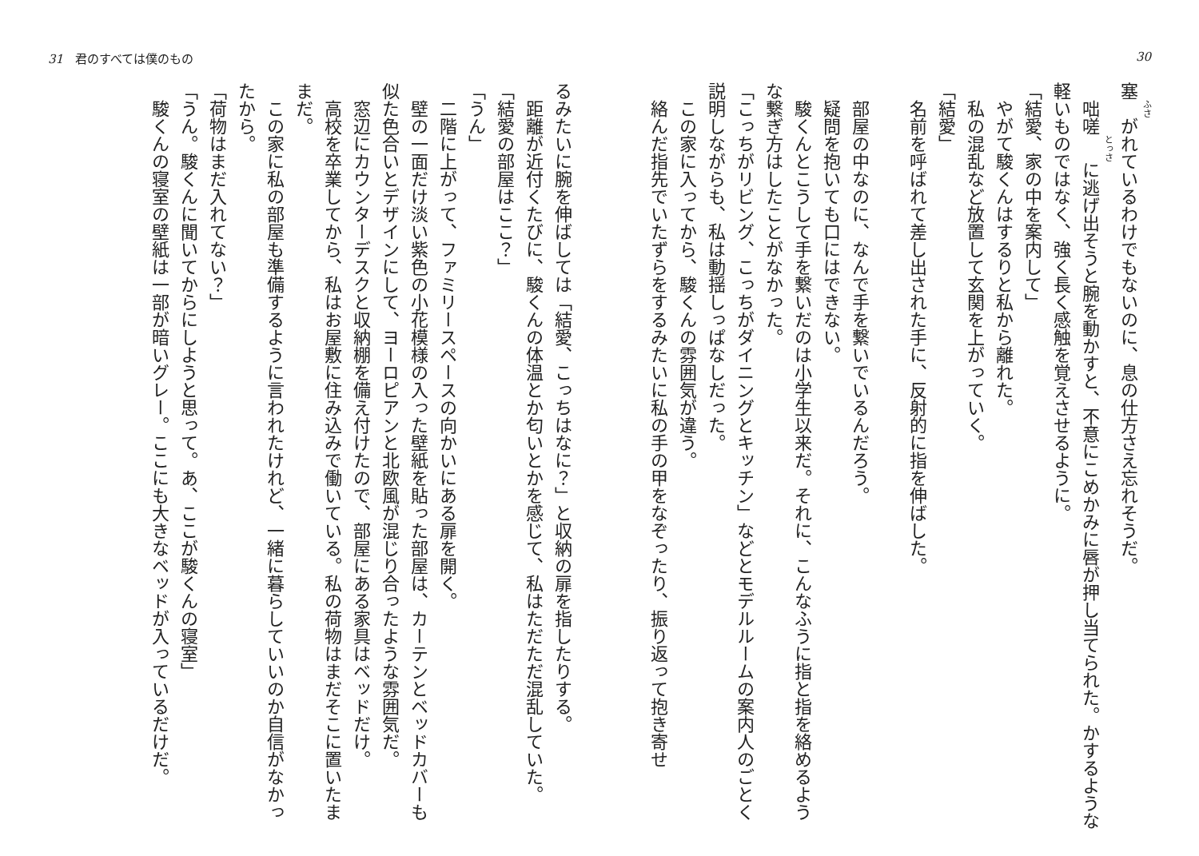31　君のすべては僕のもの 30
塞がれているわけでもないのに、息の仕方さえ忘れそうだ。
　咄嗟に逃げ出そうと腕を動かすと、不意にこめかみに唇が押し当てられた。かするような軽いものではなく、強く長く感触を覚えさせるように。
「結愛、家の中を案内して」
　やがて駿くんはするりと私から離れた。
　私の混乱など放置して玄関を上がっていく。
「結愛」
　名前を呼ばれて差し出された手に、反射的に指を伸ばした。
　部屋の中なのに、なんで手を繋いでいるんだろう。
　疑問を抱いても口にはできない。
　駿くんとこうして手を繋いだのは小学生以来だ。それに、こんなふうに指と指を絡めるような繋ぎ方はしたことがなかった。
「こっちがリビング、こっちがダイニングとキッチン」などとモデルルームの案内人のごとく説明しながらも、私は動揺しっぱなしだった。
　この家に入ってから、駿くんの雰囲気が違う。
　絡んだ指先でいたずらをするみたいに私の手の甲をなぞったり、振り返って抱き寄せ
るみたいに腕を伸ばしては「結愛、こっちはなに？」と収納の扉を指したりする。
　距離が近付くたびに、駿くんの体温とか匂いとかを感じて、私はただただ混乱していた。
「結愛の部屋はここ？」
「うん」
　二階に上がって、ファミリースペースの向かいにある扉を開く。
　壁の一面だけ淡い紫色の小花模様の入った壁紙を貼った部屋は、カーテンとベッドカバーも似た色合いとデザインにして、ヨーロピアンと北欧風が混じり合ったような雰囲気だ。
　窓辺にカウンターデスクと収納棚を備え付けたので、部屋にある家具はベッドだけ。
　高校を卒業してから、私はお屋敷に住み込みで働いている。私の荷物はまだそこに置いたままだ。
　この家に私の部屋も準備するように言われたけれど、一緒に暮らしていいのか自信がなかったから。
「荷物はまだ入れてない？」
「うん。駿くんに聞いてからにしようと思って。あ、ここが駿くんの寝室」
　駿くんの寝室の壁紙は一部が暗いグレー。ここにも大きなベッドが入っているだけだ。